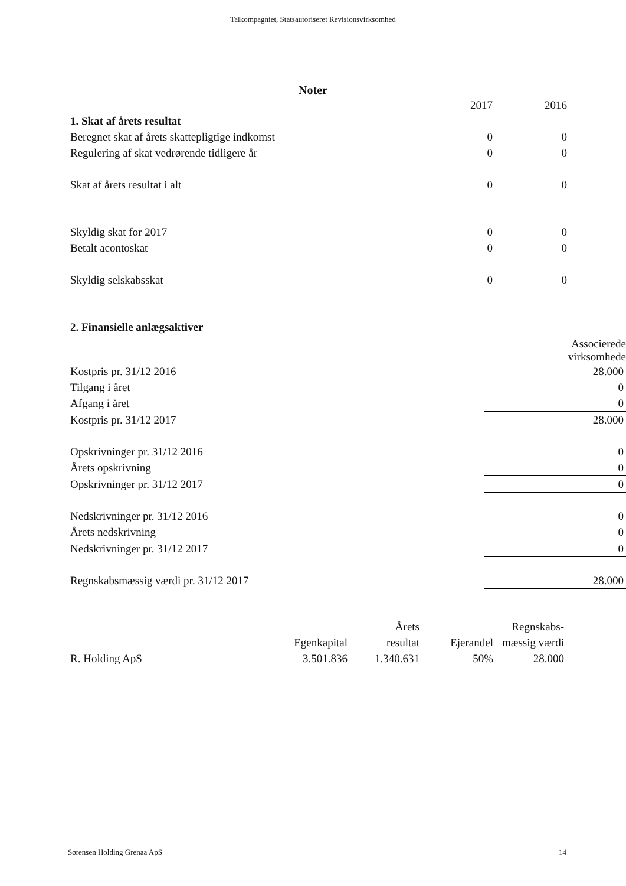Talkompagniet, Statsautoriseret Revisionsvirksomhed
Noter
| | 2017 | 2016 |
| 1. Skat af årets resultat | | |
| Beregnet skat af årets skattepligtige indkomst | 0 | 0 |
| Regulering af skat vedrørende tidligere år | 0 | 0 |
| Skat af årets resultat i alt | 0 | 0 |
| Skyldig skat for 2017 | 0 | 0 |
| Betalt acontoskat | 0 | 0 |
| Skyldig selskabsskat | 0 | 0 |
| 2. Finansielle anlægsaktiver | | |
| | Associerede virksomhede |
| Kostpris pr. 31/12 2016 | 28.000 |
| Tilgang i året | 0 |
| Afgang i året | 0 |
| Kostpris pr. 31/12 2017 | 28.000 |
| Opskrivninger pr. 31/12 2016 | 0 |
| Årets opskrivning | 0 |
| Opskrivninger pr. 31/12 2017 | 0 |
| Nedskrivninger pr. 31/12 2016 | 0 |
| Årets nedskrivning | 0 |
| Nedskrivninger pr. 31/12 2017 | 0 |
| Regnskabsmæssig værdi pr. 31/12 2017 | 28.000 |
| | | Årets | | Regnskabs- |
| | Egenkapital | resultat | Ejerandel | mæssig værdi |
| R. Holding ApS | 3.501.836 | 1.340.631 | 50% | 28.000 |
Sørensen Holding Grenaa ApS 14